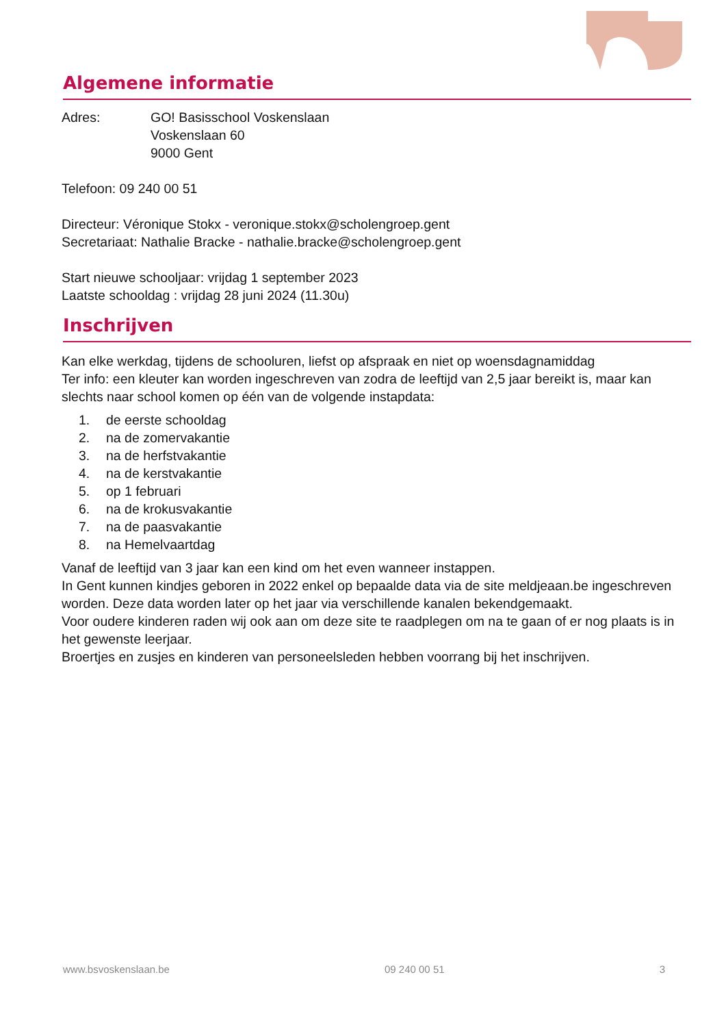Algemene informatie
Adres: GO! Basisschool Voskenslaan
Voskenslaan 60
9000 Gent
Telefoon: 09 240 00 51
Directeur: Véronique Stokx - veronique.stokx@scholengroep.gent
Secretariaat: Nathalie Bracke - nathalie.bracke@scholengroep.gent
Start nieuwe schooljaar: vrijdag 1 september 2023
Laatste schooldag : vrijdag 28 juni 2024 (11.30u)
Inschrijven
Kan elke werkdag, tijdens de schooluren, liefst op afspraak en niet op woensdagnamiddag
Ter info: een kleuter kan worden ingeschreven van zodra de leeftijd van 2,5 jaar bereikt is, maar kan slechts naar school komen op één van de volgende instapdata:
1. de eerste schooldag
2. na de zomervakantie
3. na de herfstvakantie
4. na de kerstvakantie
5. op 1 februari
6. na de krokusvakantie
7. na de paasvakantie
8. na Hemelvaartdag
Vanaf de leeftijd van 3 jaar kan een kind om het even wanneer instappen.
In Gent kunnen kindjes geboren in 2022 enkel op bepaalde data via de site meldjeaan.be ingeschreven worden. Deze data worden later op het jaar via verschillende kanalen bekendgemaakt.
Voor oudere kinderen raden wij ook aan om deze site te raadplegen om na te gaan of er nog plaats is in het gewenste leerjaar.
Broertjes en zusjes en kinderen van personeelsleden hebben voorrang bij het inschrijven.
www.bsvoskenslaan.be 09 240 00 51 3